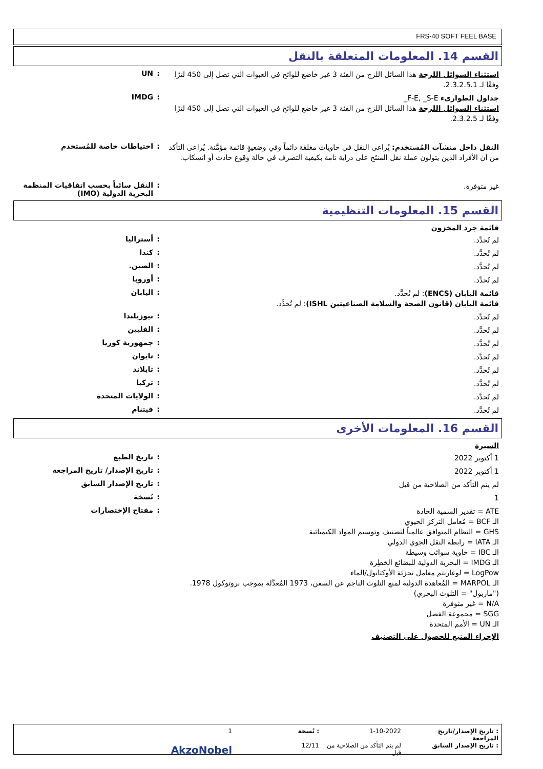FRS-40 SOFT FEEL BASE
القسم 14. المعلومات المتعلقة بالنقل
استثناء السوائل اللزجة هذا السائل اللزج من الفئة 3 غير خاضع للوائح في العبوات التي تصل إلى 450 لترًا وفقًا لـ 2.3.2.5.1.
: UN
جداول الطوارىء F-E, _S-E_
استثناء السوائل اللزجة هذا السائل اللزج من الفئة 3 غير خاضع للوائح في العبوات التي تصل إلى 450 لترًا وفقًا لـ 2.3.2.5.
: IMDG
النقل داخل منشآت المُستخدم: يُراعى النقل في حاويات مغلقة دائماً وفي وضعيةٍ قائمة مؤمَّنة. يُراعى التأكد من أن الأفراد الذين يتولون عملة نقل المنتَج على دراية تامة بكيفية التصرف في حالة وقوع حادث أو انسكاب.
: احتياطات خاصة للمُستخدم
غير متوفرة.
: النقل سائباً بحسب اتفاقيات المنظمة البحرية الدولية (IMO)
القسم 15. المعلومات التنظيمية
قائمة جرد المخزون
لم تُحدَّد.
: أستراليا
لم تُحدَّد.
: كندا
لم تُحدَّد.
: الصين.
لم تُحدَّد.
: أوروبا
قائمة اليابان (ENCS): لم تُحدَّد.
قائمة اليابان (قانون الصحة والسلامة الصناعيتين ISHL): لم تُحدَّد.
: اليابان
لم تُحدَّد.
: نيوزيلندا
لم تُحدَّد.
: الفلبين
لم تُحدَّد.
: جمهورية كوريا
لم تُحدَّد.
: تايوان
لم تُحدَّد.
: تايلاند
لم تُحدَّد.
: تركيا
لم تُحدَّد.
: الولايات المتحدة
لم تُحدَّد.
: فيتنام
القسم 16. المعلومات الأخرى
السيرة
1 أكتوبر 2022
: تاريخ الطبع
1 أكتوبر 2022
: تاريخ الإصدار/ تاريخ المراجعة
لم يتم التأكد من الصلاحية من قبل
: تاريخ الإصدار السابق
1
: نُسخة
ATE = تقدير السمية الحادة
الـ BCF = مُعامل التركز الحيوي
GHS = النظام المتوافق عالمياً لتصنيف وتوسيم المواد الكيميائية
الـ IATA = رابطة النقل الجوي الدولي
الـ IBC = حاوية سوائب وسيطة
الـ IMDG = البحرية الدولية للبضائع الخطِرة
LogPow = لوغاريتم معامل تجزئة الأوكتانول/الماء
الـ MARPOL = المُعاهدة الدولية لمنع التلوث الناجم عن السفن، 1973 المُعدَّلة بموجب بروتوكول 1978. ("ماربول" = التلوث البحري)
N/A = غير متوفرة
SGG = مجموعة الفصل
الـ UN = الأمم المتحدة
: مفتاح الإختصارات
الإجراء المتبع للحصول على التصنيف
: تاريخ الإصدار/تاريخ المراجعة 1-10-2022: نُسخة 1 : تاريخ الإصدار السابق لم يتم التأكد من الصلاحية من قبل 12/11 AkzoNobel